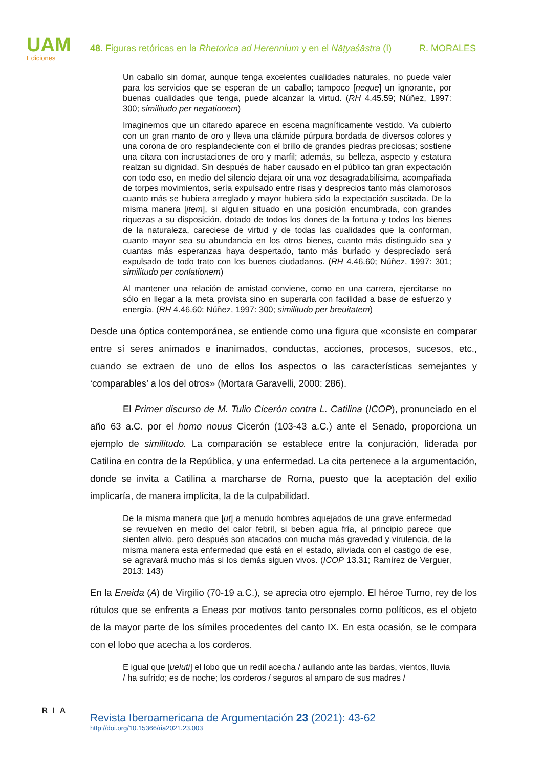UAM
Ediciones
48. Figuras retóricas en la Rhetorica ad Herennium y en el Nāṭyaśāstra (I) R. MORALES
Un caballo sin domar, aunque tenga excelentes cualidades naturales, no puede valer para los servicios que se esperan de un caballo; tampoco [neque] un ignorante, por buenas cualidades que tenga, puede alcanzar la virtud. (RH 4.45.59; Núñez, 1997: 300; similitudo per negationem)
Imaginemos que un citaredo aparece en escena magníficamente vestido. Va cubierto con un gran manto de oro y lleva una clámide púrpura bordada de diversos colores y una corona de oro resplandeciente con el brillo de grandes piedras preciosas; sostiene una cítara con incrustaciones de oro y marfil; además, su belleza, aspecto y estatura realzan su dignidad. Sin después de haber causado en el público tan gran expectación con todo eso, en medio del silencio dejara oír una voz desagradabilísima, acompañada de torpes movimientos, sería expulsado entre risas y desprecios tanto más clamorosos cuanto más se hubiera arreglado y mayor hubiera sido la expectación suscitada. De la misma manera [item], si alguien situado en una posición encumbrada, con grandes riquezas a su disposición, dotado de todos los dones de la fortuna y todos los bienes de la naturaleza, careciese de virtud y de todas las cualidades que la conforman, cuanto mayor sea su abundancia en los otros bienes, cuanto más distinguido sea y cuantas más esperanzas haya despertado, tanto más burlado y despreciado será expulsado de todo trato con los buenos ciudadanos. (RH 4.46.60; Núñez, 1997: 301; similitudo per conlationem)
Al mantener una relación de amistad conviene, como en una carrera, ejercitarse no sólo en llegar a la meta provista sino en superarla con facilidad a base de esfuerzo y energía. (RH 4.46.60; Núñez, 1997: 300; similitudo per breuitatem)
Desde una óptica contemporánea, se entiende como una figura que «consiste en comparar entre sí seres animados e inanimados, conductas, acciones, procesos, sucesos, etc., cuando se extraen de uno de ellos los aspectos o las características semejantes y ‘comparables’ a los del otros» (Mortara Garavelli, 2000: 286).
El Primer discurso de M. Tulio Cicerón contra L. Catilina (ICOP), pronunciado en el año 63 a.C. por el homo nouus Cicerón (103-43 a.C.) ante el Senado, proporciona un ejemplo de similitudo. La comparación se establece entre la conjuración, liderada por Catilina en contra de la República, y una enfermedad. La cita pertenece a la argumentación, donde se invita a Catilina a marcharse de Roma, puesto que la aceptación del exilio implicaría, de manera implícita, la de la culpabilidad.
De la misma manera que [ut] a menudo hombres aquejados de una grave enfermedad se revuelven en medio del calor febril, si beben agua fría, al principio parece que sienten alivio, pero después son atacados con mucha más gravedad y virulencia, de la misma manera esta enfermedad que está en el estado, aliviada con el castigo de ese, se agravará mucho más si los demás siguen vivos. (ICOP 13.31; Ramírez de Verguer, 2013: 143)
En la Eneida (A) de Virgilio (70-19 a.C.), se aprecia otro ejemplo. El héroe Turno, rey de los rútulos que se enfrenta a Eneas por motivos tanto personales como políticos, es el objeto de la mayor parte de los símiles procedentes del canto IX. En esta ocasión, se le compara con el lobo que acecha a los corderos.
E igual que [ueluti] el lobo que un redil acecha / aullando ante las bardas, vientos, lluvia / ha sufrido; es de noche; los corderos / seguros al amparo de sus madres /
RIA
Revista Iberoamericana de Argumentación 23 (2021): 43-62
http://doi.org/10.15366/ria2021.23.003